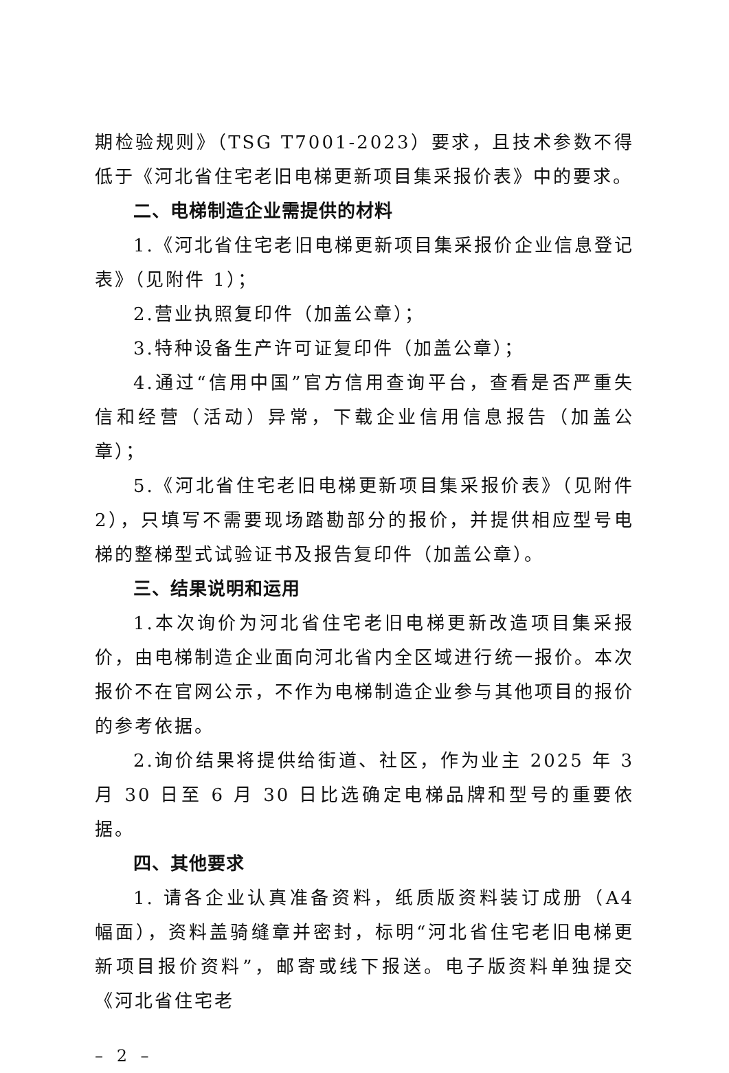期检验规则》（TSG T7001-2023）要求，且技术参数不得低于《河北省住宅老旧电梯更新项目集采报价表》中的要求。
二、电梯制造企业需提供的材料
1.《河北省住宅老旧电梯更新项目集采报价企业信息登记表》（见附件 1）；
2.营业执照复印件（加盖公章）；
3.特种设备生产许可证复印件（加盖公章）；
4.通过“信用中国”官方信用查询平台，查看是否严重失信和经营（活动）异常，下载企业信用信息报告（加盖公章）；
5.《河北省住宅老旧电梯更新项目集采报价表》（见附件 2），只填写不需要现场踏勘部分的报价，并提供相应型号电梯的整梯型式试验证书及报告复印件（加盖公章）。
三、结果说明和运用
1.本次询价为河北省住宅老旧电梯更新改造项目集采报价，由电梯制造企业面向河北省内全区域进行统一报价。本次报价不在官网公示，不作为电梯制造企业参与其他项目的报价的参考依据。
2.询价结果将提供给街道、社区，作为业主 2025 年 3 月 30 日至 6 月 30 日比选确定电梯品牌和型号的重要依据。
四、其他要求
1. 请各企业认真准备资料，纸质版资料装订成册（A4 幅面），资料盖骑缝章并密封，标明“河北省住宅老旧电梯更新项目报价资料”，邮寄或线下报送。电子版资料单独提交《河北省住宅老
– 2 –